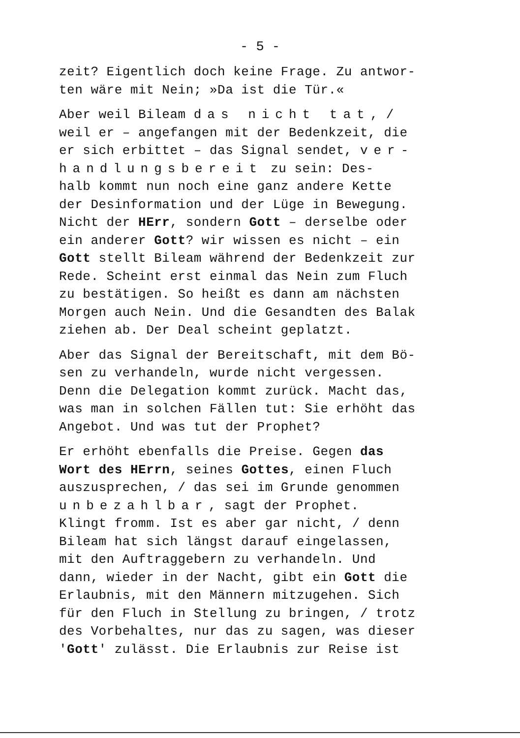- 5 -
zeit? Eigentlich doch keine Frage. Zu antwor-
ten wäre mit Nein; »Da ist die Tür.«
Aber weil Bileam das nicht tat, /
weil er – angefangen mit der Bedenkzeit, die
er sich erbittet – das Signal sendet, ver-
handlungsbereit zu sein: Des-
halb kommt nun noch eine ganz andere Kette
der Desinformation und der Lüge in Bewegung.
Nicht der HErr, sondern Gott – derselbe oder
ein anderer Gott? wir wissen es nicht – ein
Gott stellt Bileam während der Bedenkzeit zur
Rede. Scheint erst einmal das Nein zum Fluch
zu bestätigen. So heißt es dann am nächsten
Morgen auch Nein. Und die Gesandten des Balak
ziehen ab. Der Deal scheint geplatzt.
Aber das Signal der Bereitschaft, mit dem Bö-
sen zu verhandeln, wurde nicht vergessen.
Denn die Delegation kommt zurück. Macht das,
was man in solchen Fällen tut: Sie erhöht das
Angebot. Und was tut der Prophet?
Er erhöht ebenfalls die Preise. Gegen das
Wort des HErrn, seines Gottes, einen Fluch
auszusprechen, / das sei im Grunde genommen
unbezahlbar, sagt der Prophet.
Klingt fromm. Ist es aber gar nicht, / denn
Bileam hat sich längst darauf eingelassen,
mit den Auftraggebern zu verhandeln. Und
dann, wieder in der Nacht, gibt ein Gott die
Erlaubnis, mit den Männern mitzugehen. Sich
für den Fluch in Stellung zu bringen, / trotz
des Vorbehaltes, nur das zu sagen, was dieser
'Gott' zulässt. Die Erlaubnis zur Reise ist